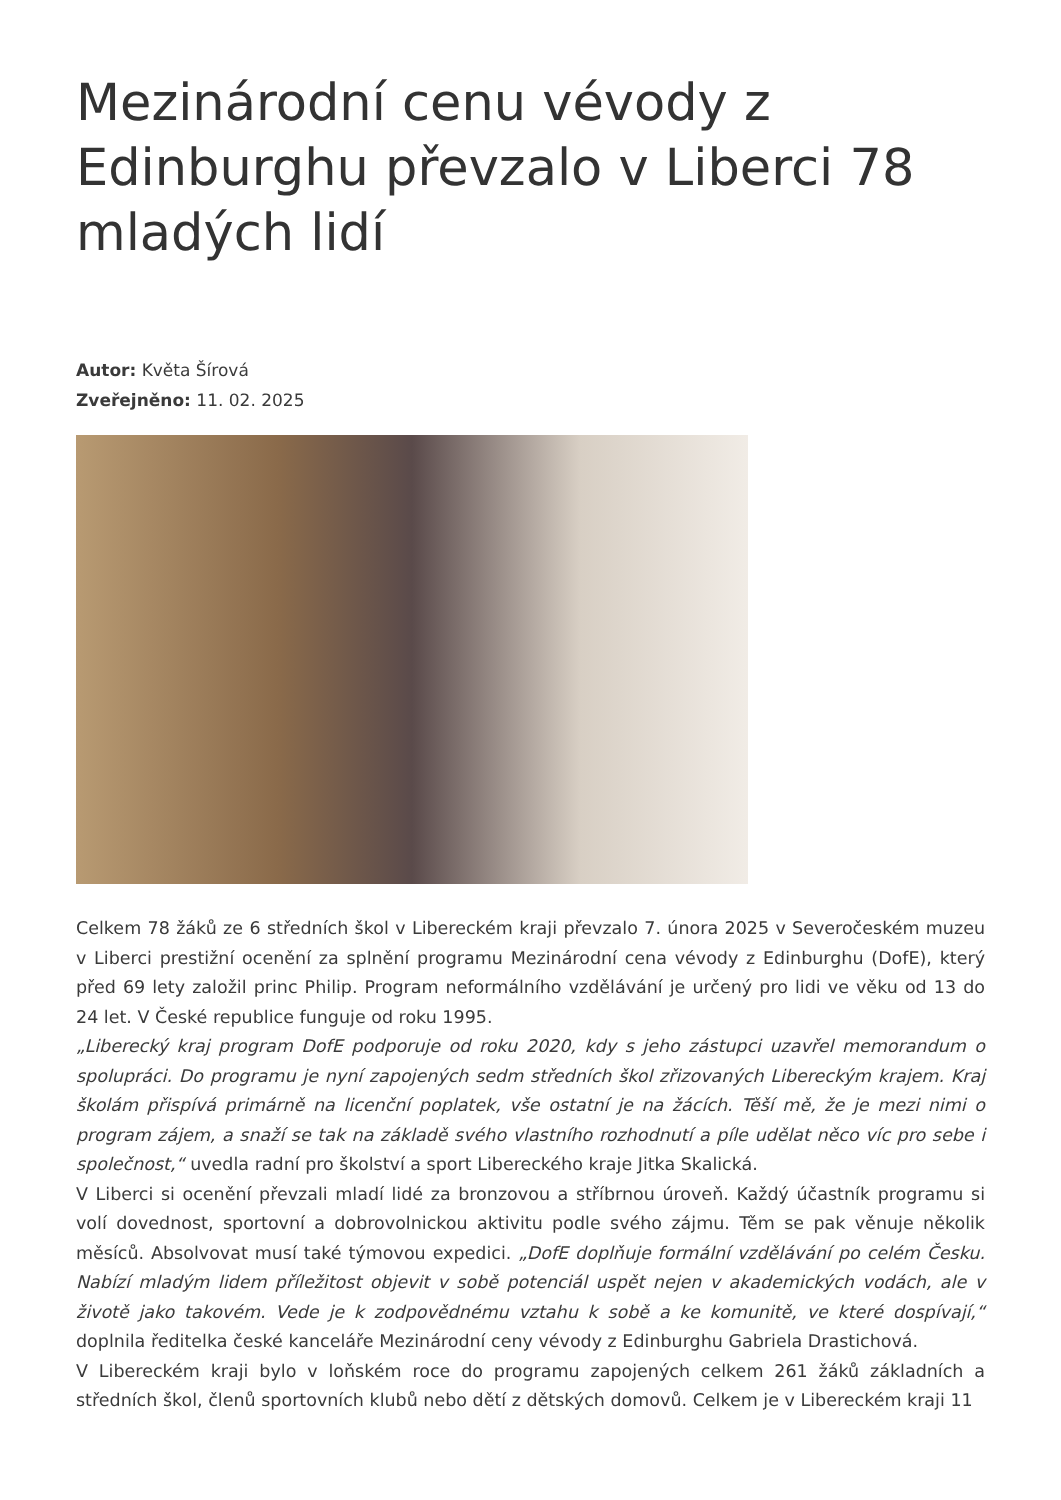Mezinárodní cenu vévody z Edinburghu převzalo v Liberci 78 mladých lidí
Autor: Květa Šírová
Zveřejněno: 11. 02. 2025
Celkem 78 žáků ze 6 středních škol v Libereckém kraji převzalo 7. února 2025 v Severočeském muzeu v Liberci prestižní ocenění za splnění programu Mezinárodní cena vévody z Edinburghu (DofE), který před 69 lety založil princ Philip. Program neformálního vzdělávání je určený pro lidi ve věku od 13 do 24 let. V České republice funguje od roku 1995.
„Liberecký kraj program DofE podporuje od roku 2020, kdy s jeho zástupci uzavřel memorandum o spolupráci. Do programu je nyní zapojených sedm středních škol zřizovaných Libereckým krajem. Kraj školám přispívá primárně na licenční poplatek, vše ostatní je na žácích. Těší mě, že je mezi nimi o program zájem, a snaží se tak na základě svého vlastního rozhodnutí a píle udělat něco víc pro sebe i společnost,“ uvedla radní pro školství a sport Libereckého kraje Jitka Skalická.
V Liberci si ocenění převzali mladí lidé za bronzovou a stříbrnou úroveň. Každý účastník programu si volí dovednost, sportovní a dobrovolnickou aktivitu podle svého zájmu. Těm se pak věnuje několik měsíců. Absolvovat musí také týmovou expedici. „DofE doplňuje formální vzdělávání po celém Česku. Nabízí mladým lidem příležitost objevit v sobě potenciál uspět nejen v akademických vodách, ale v životě jako takovém. Vede je k zodpovědnému vztahu k sobě a ke komunitě, ve které dospívají,“ doplnila ředitelka české kanceláře Mezinárodní ceny vévody z Edinburghu Gabriela Drastichová.
V Libereckém kraji bylo v loňském roce do programu zapojených celkem 261 žáků základních a středních škol, členů sportovních klubů nebo dětí z dětských domovů. Celkem je v Libereckém kraji 11